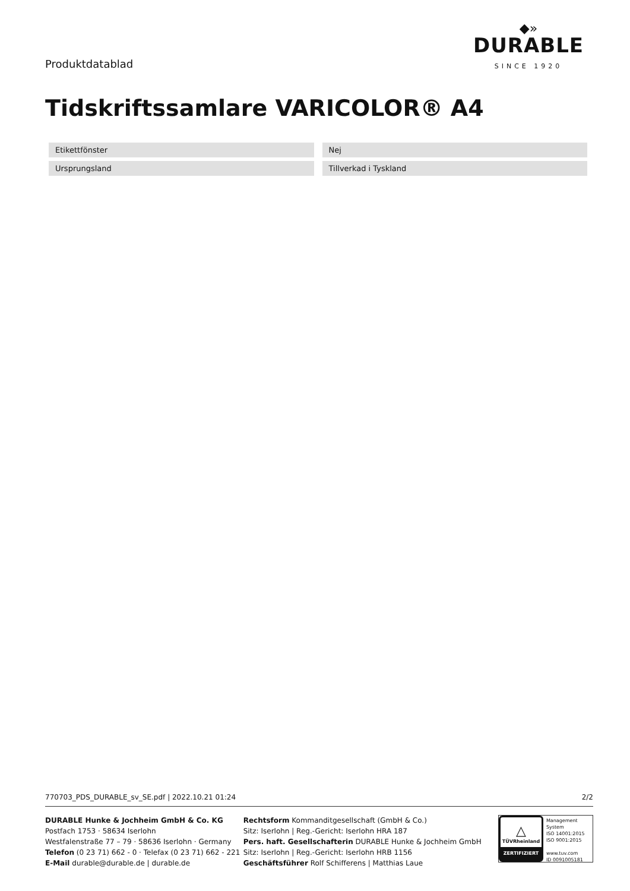Produktdatablad
◆»
DURABLE
SINCE 1920
Tidskriftssamlare VARICOLOR® A4
| Etikettfönster | Nej |
| Ursprungsland | Tillverkad i Tyskland |
770703_PDS_DURABLE_sv_SE.pdf | 2022.10.21 01:24 2/2
DURABLE Hunke & Jochheim GmbH & Co. KG
Postfach 1753 · 58634 Iserlohn
Westfalenstraße 77 – 79 · 58636 Iserlohn · Germany
Telefon (0 23 71) 662 - 0 · Telefax (0 23 71) 662 - 221
E-Mail durable@durable.de | durable.de
Rechtsform Kommanditgesellschaft (GmbH & Co.)
Sitz: Iserlohn | Reg.-Gericht: Iserlohn HRA 187
Pers. haft. Gesellschafterin DURABLE Hunke & Jochheim GmbH
Sitz: Iserlohn | Reg.-Gericht: Iserlohn HRB 1156
Geschäftsführer Rolf Schifferens | Matthias Laue
△
TÜVRheinland
ZERTIFIZIERT
Management System
ISO 14001:2015
ISO 9001:2015
www.tuv.com
ID 0091005181